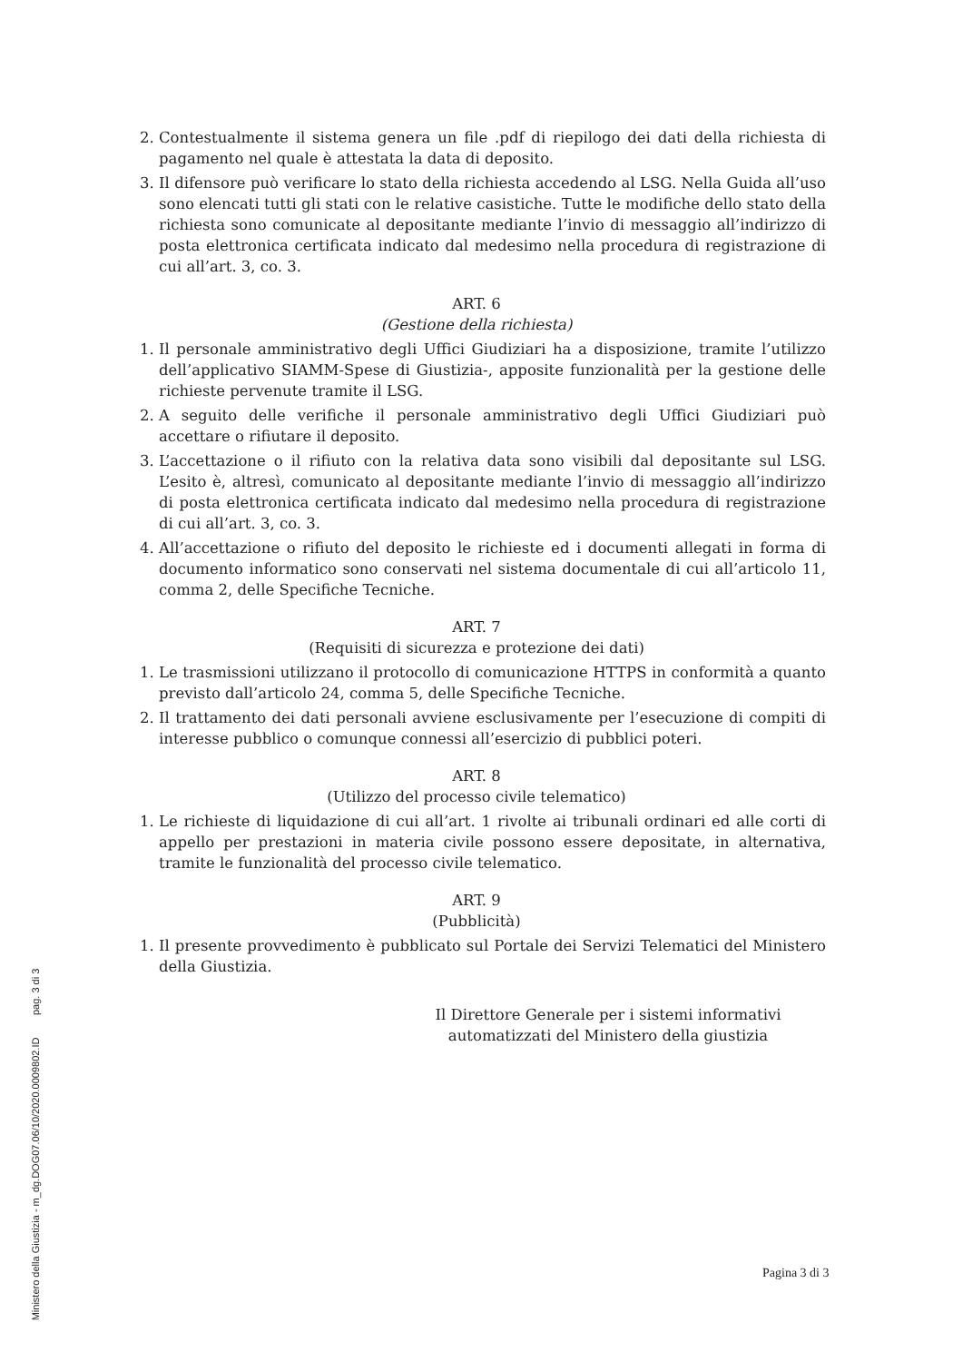2. Contestualmente il sistema genera un file .pdf di riepilogo dei dati della richiesta di pagamento nel quale è attestata la data di deposito.
3. Il difensore può verificare lo stato della richiesta accedendo al LSG. Nella Guida all’uso sono elencati tutti gli stati con le relative casistiche. Tutte le modifiche dello stato della richiesta sono comunicate al depositante mediante l’invio di messaggio all’indirizzo di posta elettronica certificata indicato dal medesimo nella procedura di registrazione di cui all’art. 3, co. 3.
ART. 6
(Gestione della richiesta)
1. Il personale amministrativo degli Uffici Giudiziari ha a disposizione, tramite l’utilizzo dell’applicativo SIAMM-Spese di Giustizia-, apposite funzionalità per la gestione delle richieste pervenute tramite il LSG.
2. A seguito delle verifiche il personale amministrativo degli Uffici Giudiziari può accettare o rifiutare il deposito.
3. L’accettazione o il rifiuto con la relativa data sono visibili dal depositante sul LSG. L’esito è, altresì, comunicato al depositante mediante l’invio di messaggio all’indirizzo di posta elettronica certificata indicato dal medesimo nella procedura di registrazione di cui all’art. 3, co. 3.
4. All’accettazione o rifiuto del deposito le richieste ed i documenti allegati in forma di documento informatico sono conservati nel sistema documentale di cui all’articolo 11, comma 2, delle Specifiche Tecniche.
ART. 7
(Requisiti di sicurezza e protezione dei dati)
1. Le trasmissioni utilizzano il protocollo di comunicazione HTTPS in conformità a quanto previsto dall’articolo 24, comma 5, delle Specifiche Tecniche.
2. Il trattamento dei dati personali avviene esclusivamente per l’esecuzione di compiti di interesse pubblico o comunque connessi all’esercizio di pubblici poteri.
ART. 8
(Utilizzo del processo civile telematico)
1. Le richieste di liquidazione di cui all’art. 1 rivolte ai tribunali ordinari ed alle corti di appello per prestazioni in materia civile possono essere depositate, in alternativa, tramite le funzionalità del processo civile telematico.
ART. 9
(Pubblicità)
1. Il presente provvedimento è pubblicato sul Portale dei Servizi Telematici del Ministero della Giustizia.
Il Direttore Generale per i sistemi informativi
automatizzati del Ministero della giustizia
Pagina 3 di 3
Ministero della Giustizia - m_dg.DOG07.06/10/2020.0009802.ID pag. 3 di 3